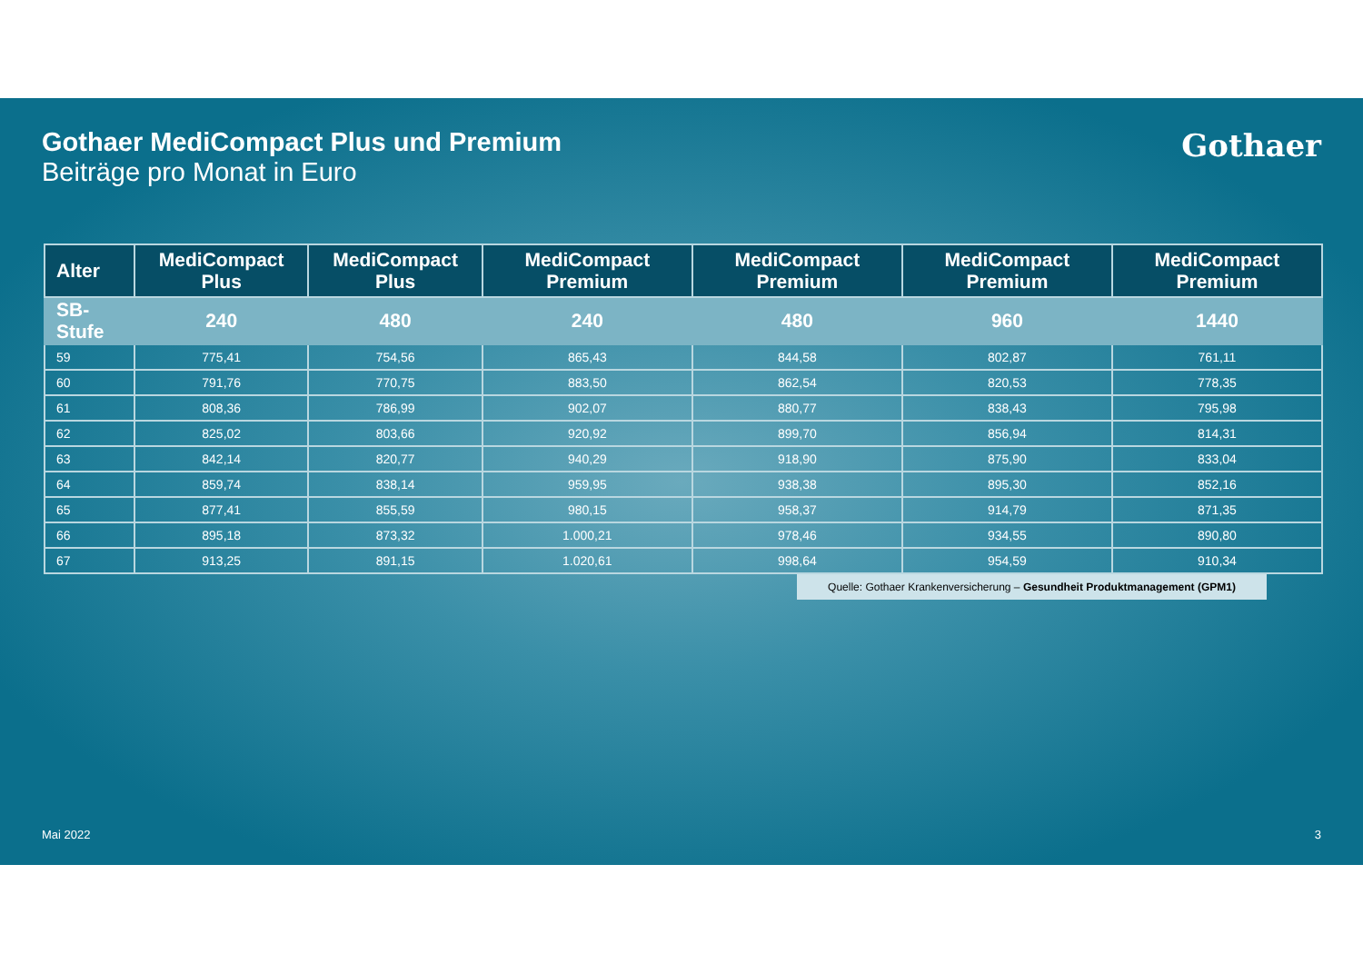Gothaer MediCompact Plus und Premium
Beiträge pro Monat in Euro
Gothaer
| Alter | MediCompact Plus | MediCompact Plus | MediCompact Premium | MediCompact Premium | MediCompact Premium | MediCompact Premium |
| --- | --- | --- | --- | --- | --- | --- |
| SB-Stufe | 240 | 480 | 240 | 480 | 960 | 1440 |
| 59 | 775,41 | 754,56 | 865,43 | 844,58 | 802,87 | 761,11 |
| 60 | 791,76 | 770,75 | 883,50 | 862,54 | 820,53 | 778,35 |
| 61 | 808,36 | 786,99 | 902,07 | 880,77 | 838,43 | 795,98 |
| 62 | 825,02 | 803,66 | 920,92 | 899,70 | 856,94 | 814,31 |
| 63 | 842,14 | 820,77 | 940,29 | 918,90 | 875,90 | 833,04 |
| 64 | 859,74 | 838,14 | 959,95 | 938,38 | 895,30 | 852,16 |
| 65 | 877,41 | 855,59 | 980,15 | 958,37 | 914,79 | 871,35 |
| 66 | 895,18 | 873,32 | 1.000,21 | 978,46 | 934,55 | 890,80 |
| 67 | 913,25 | 891,15 | 1.020,61 | 998,64 | 954,59 | 910,34 |
Quelle: Gothaer Krankenversicherung – Gesundheit Produktmanagement (GPM1)
Mai 2022 3